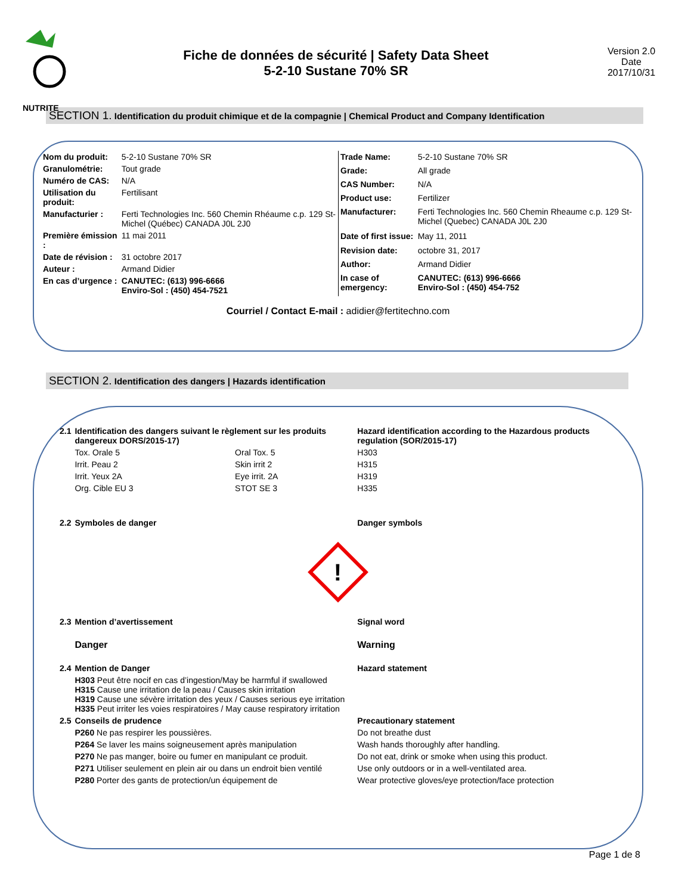NUTRITE
Fiche de données de sécurité | Safety Data Sheet
5-2-10 Sustane 70% SR
Version 2.0
Date
2017/10/31
SECTION 1. Identification du produit chimique et de la compagnie | Chemical Product and Company Identification
| Nom du produit: | 5-2-10 Sustane 70% SR |
| Granulométrie: | Tout grade |
| Numéro de CAS: | N/A |
| Utilisation du produit: | Fertilisant |
| Manufacturier : | Ferti Technologies Inc. 560 Chemin Rhéaume c.p. 129 St-Michel (Québec) CANADA J0L 2J0 |
| Première émission : | 11 mai 2011 |
| Date de révision : | 31 octobre 2017 |
| Auteur : | Armand Didier |
| En cas d’urgence : | CANUTEC: (613) 996-6666 Enviro-Sol : (450) 454-7521 |
| Trade Name: | 5-2-10 Sustane 70% SR |
| Grade: | All grade |
| CAS Number: | N/A |
| Product use: | Fertilizer |
| Manufacturer: | Ferti Technologies Inc. 560 Chemin Rheaume c.p. 129 St-Michel (Quebec) CANADA J0L 2J0 |
| Date of first issue: | May 11, 2011 |
| Revision date: | octobre 31, 2017 |
| Author: | Armand Didier |
| In case of emergency: | CANUTEC: (613) 996-6666 Enviro-Sol : (450) 454-752 |
Courriel / Contact E-mail : adidier@fertitechno.com
SECTION 2. Identification des dangers | Hazards identification
| 2.1 | Identification des dangers suivant le règlement sur les produits dangereux DORS/2015-17) | | Hazard identification according to the Hazardous products regulation (SOR/2015-17) |
| | Tox. Orale 5 | Oral Tox. 5 | H303 |
| | Irrit. Peau 2 | Skin irrit 2 | H315 |
| | Irrit. Yeux 2A | Eye irrit. 2A | H319 |
| | Org. Cible EU 3 | STOT SE 3 | H335 |
| 2.2 | Symboles de danger | | Danger symbols |
| ! | | | |
| 2.3 | Mention d’avertissement | | Signal word |
| | Danger | | Warning |
| 2.4 | Mention de Danger | | Hazard statement |
| | H303 Peut être nocif en cas d’ingestion/May be harmful if swallowed H315 Cause une irritation de la peau / Causes skin irritation H319 Cause une sévère irritation des yeux / Causes serious eye irritation H335 Peut irriter les voies respiratoires / May cause respiratory irritation | | |
| 2.5 | Conseils de prudence | | Precautionary statement |
| | P260 Ne pas respirer les poussières. | | Do not breathe dust |
| | P264 Se laver les mains soigneusement après manipulation | | Wash hands thoroughly after handling. |
| | P270 Ne pas manger, boire ou fumer en manipulant ce produit. | | Do not eat, drink or smoke when using this product. |
| | P271 Utiliser seulement en plein air ou dans un endroit bien ventilé | | Use only outdoors or in a well-ventilated area. |
| | P280 Porter des gants de protection/un équipement de | | Wear protective gloves/eye protection/face protection |
Page 1 de 8